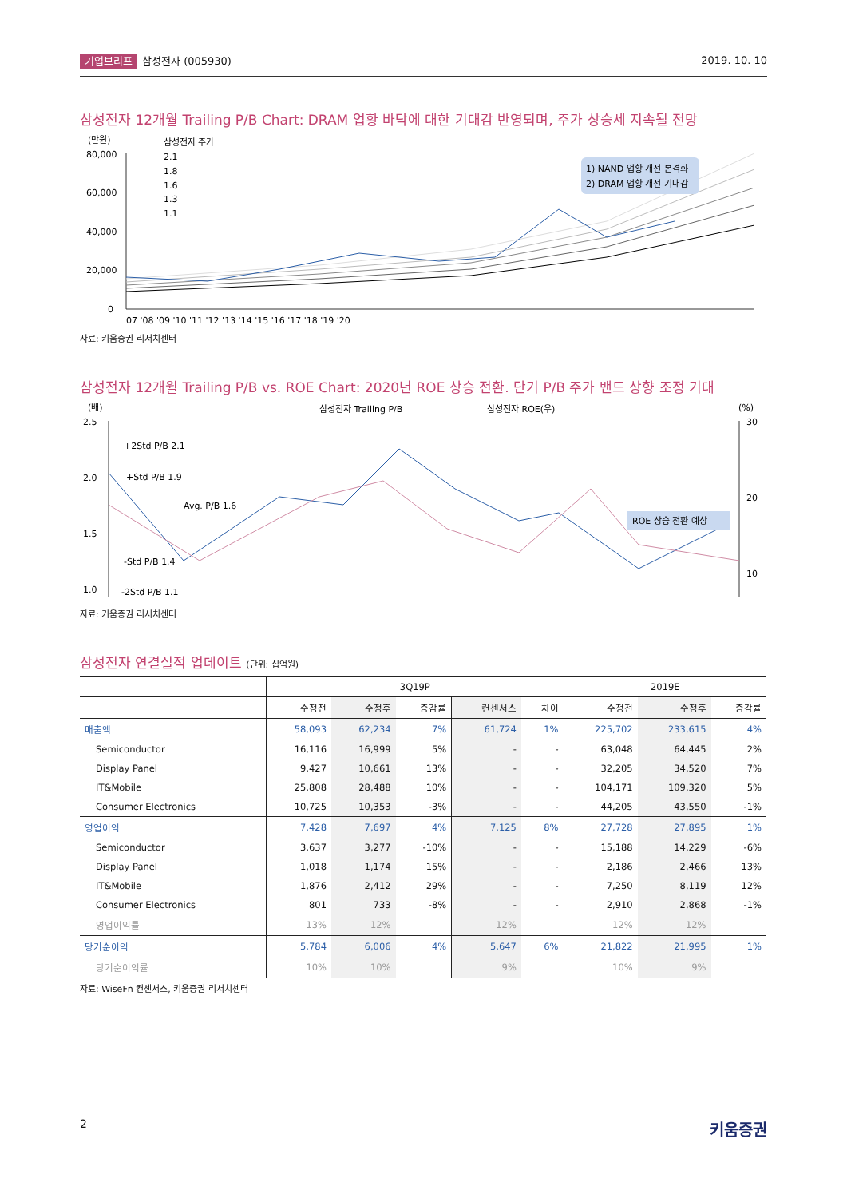기업브리프 삼성전자 (005930) 2019. 10. 10
삼성전자 12개월 Trailing P/B Chart: DRAM 업황 바닥에 대한 기대감 반영되며, 주가 상승세 지속될 전망
(만원)
80,000
60,000
40,000
20,000
0
삼성전자 주가
2.1
1.8
1.6
1.3
1.1
1) NAND 업황 개선 본격화
2) DRAM 업황 개선 기대감
'07 '08 '09 '10 '11 '12 '13 '14 '15 '16 '17 '18 '19 '20
자료: 키움증권 리서치센터
삼성전자 12개월 Trailing P/B vs. ROE Chart: 2020년 ROE 상승 전환. 단기 P/B 주가 밴드 상향 조정 기대
(배)
삼성전자 Trailing P/B
삼성전자 ROE(우)
(%)
2.5
2.0
1.5
1.0
30
20
10
+2Std P/B 2.1
+Std P/B 1.9
Avg. P/B 1.6
-Std P/B 1.4
-2Std P/B 1.1
ROE 상승 전환 예상
자료: 키움증권 리서치센터
삼성전자 연결실적 업데이트 (단위: 십억원)
| | 3Q19P | | | | | 2019E | | |
| --- | --- | --- | --- | --- | --- | --- | --- | --- |
| | 수정전 | 수정후 | 증감률 | 컨센서스 | 차이 | 수정전 | 수정후 | 증감률 |
| 매출액 | 58,093 | 62,234 | 7% | 61,724 | 1% | 225,702 | 233,615 | 4% |
| Semiconductor | 16,116 | 16,999 | 5% | - | - | 63,048 | 64,445 | 2% |
| Display Panel | 9,427 | 10,661 | 13% | - | - | 32,205 | 34,520 | 7% |
| IT&Mobile | 25,808 | 28,488 | 10% | - | - | 104,171 | 109,320 | 5% |
| Consumer Electronics | 10,725 | 10,353 | -3% | - | - | 44,205 | 43,550 | -1% |
| 영업이익 | 7,428 | 7,697 | 4% | 7,125 | 8% | 27,728 | 27,895 | 1% |
| Semiconductor | 3,637 | 3,277 | -10% | - | - | 15,188 | 14,229 | -6% |
| Display Panel | 1,018 | 1,174 | 15% | - | - | 2,186 | 2,466 | 13% |
| IT&Mobile | 1,876 | 2,412 | 29% | - | - | 7,250 | 8,119 | 12% |
| Consumer Electronics | 801 | 733 | -8% | - | - | 2,910 | 2,868 | -1% |
| 영업이익률 | 13% | 12% | | 12% | | 12% | 12% | |
| 당기순이익 | 5,784 | 6,006 | 4% | 5,647 | 6% | 21,822 | 21,995 | 1% |
| 당기순이익률 | 10% | 10% | | 9% | | 10% | 9% | |
자료: WiseFn 컨센서스, 키움증권 리서치센터
2 키움증권